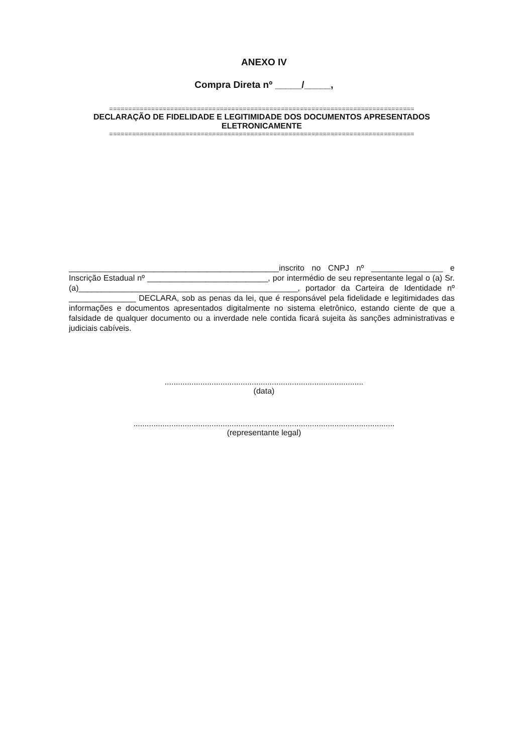ANEXO IV
Compra Direta nº _____/_____,
================================================================================
DECLARAÇÃO DE FIDELIDADE E LEGITIMIDADE DOS DOCUMENTOS APRESENTADOS ELETRONICAMENTE
================================================================================
_______________________________________________inscrito no CNPJ nº ________________ e Inscrição Estadual nº ___________________________, por intermédio de seu representante legal o (a) Sr.(a)_________________________________________________, portador da Carteira de Identidade nº _______________ DECLARA, sob as penas da lei, que é responsável pela fidelidade e legitimidades das informações e documentos apresentados digitalmente no sistema eletrônico, estando ciente de que a falsidade de qualquer documento ou a inverdade nele contida ficará sujeita às sanções administrativas e judiciais cabíveis.
.........................................................................................
(data)
.....................................................................................................................
(representante legal)